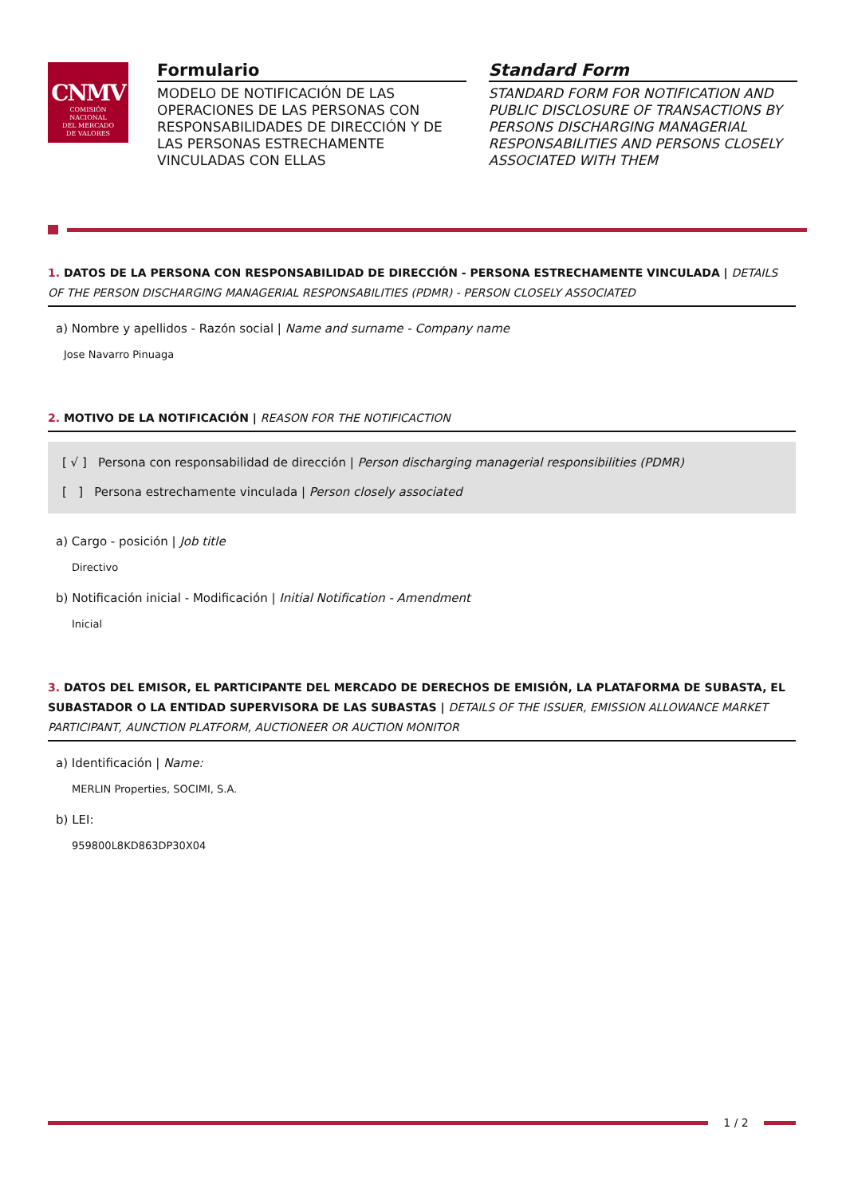CNMV
COMISIÓN
NACIONAL
DEL MERCADO
DE VALORES
Formulario
MODELO DE NOTIFICACIÓN DE LAS OPERACIONES DE LAS PERSONAS CON RESPONSABILIDADES DE DIRECCIÓN Y DE LAS PERSONAS ESTRECHAMENTE VINCULADAS CON ELLAS
Standard Form
STANDARD FORM FOR NOTIFICATION AND PUBLIC DISCLOSURE OF TRANSACTIONS BY PERSONS DISCHARGING MANAGERIAL RESPONSABILITIES AND PERSONS CLOSELY ASSOCIATED WITH THEM
1. DATOS DE LA PERSONA CON RESPONSABILIDAD DE DIRECCIÓN - PERSONA ESTRECHAMENTE VINCULADA | DETAILS OF THE PERSON DISCHARGING MANAGERIAL RESPONSABILITIES (PDMR) - PERSON CLOSELY ASSOCIATED
a) Nombre y apellidos - Razón social | Name and surname - Company name
Jose Navarro Pinuaga
2. MOTIVO DE LA NOTIFICACIÓN | REASON FOR THE NOTIFICACTION
[ √ ] Persona con responsabilidad de dirección | Person discharging managerial responsibilities (PDMR)
[ ] Persona estrechamente vinculada | Person closely associated
a) Cargo - posición | Job title
Directivo
b) Notificación inicial - Modificación | Initial Notification - Amendment
Inicial
3. DATOS DEL EMISOR, EL PARTICIPANTE DEL MERCADO DE DERECHOS DE EMISIÓN, LA PLATAFORMA DE SUBASTA, EL SUBASTADOR O LA ENTIDAD SUPERVISORA DE LAS SUBASTAS | DETAILS OF THE ISSUER, EMISSION ALLOWANCE MARKET PARTICIPANT, AUNCTION PLATFORM, AUCTIONEER OR AUCTION MONITOR
a) Identificación | Name:
MERLIN Properties, SOCIMI, S.A.
b) LEI:
959800L8KD863DP30X04
1 / 2